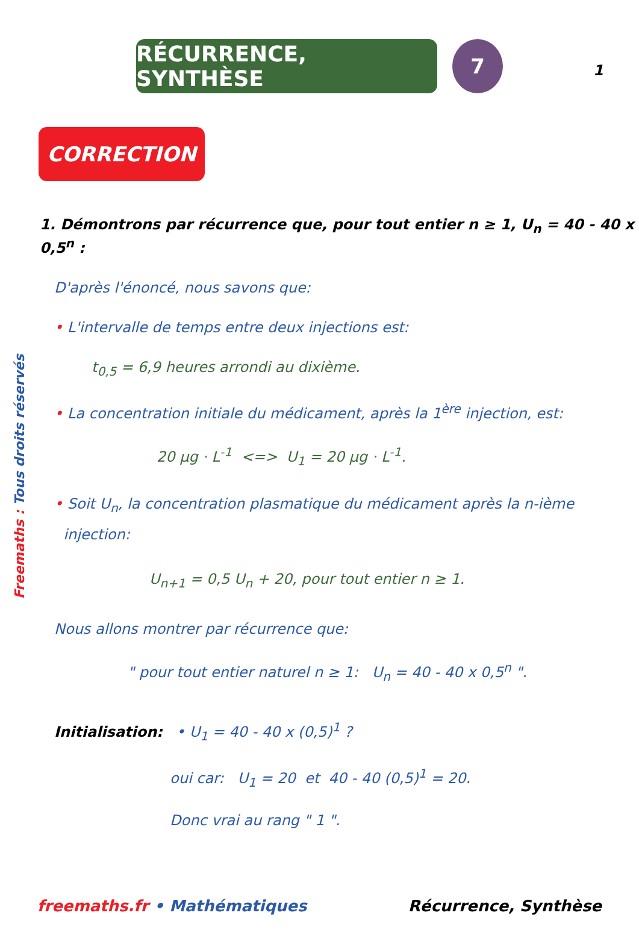1
RÉCURRENCE, SYNTHÈSE 7
CORRECTION
Freemaths : Tous droits réservés
1. Démontrons par récurrence que, pour tout entier n ≥ 1, U<sub>n</sub> = 40 - 40 x 0,5<sup>n</sup> :
D'après l'énoncé, nous savons que:
• L'intervalle de temps entre deux injections est:
t<sub>0,5</sub> = 6,9 heures arrondi au dixième.
• La concentration initiale du médicament, après la 1<sup>ère</sup> injection, est:
20 µg · L<sup>-1</sup> <=> U<sub>1</sub> = 20 µg · L<sup>-1</sup>.
• Soit U<sub>n</sub>, la concentration plasmatique du médicament après la n-ième
injection:
U<sub>n+1</sub> = 0,5 U<sub>n</sub> + 20, pour tout entier n ≥ 1.
Nous allons montrer par récurrence que:
" pour tout entier naturel n ≥ 1: U<sub>n</sub> = 40 - 40 x 0,5<sup>n</sup> ".
Initialisation: • U<sub>1</sub> = 40 - 40 x (0,5)<sup>1</sup> ?
oui car: U<sub>1</sub> = 20 et 40 - 40 (0,5)<sup>1</sup> = 20.
Donc vrai au rang " 1 ".
freemaths.fr • Mathématiques Récurrence, Synthèse